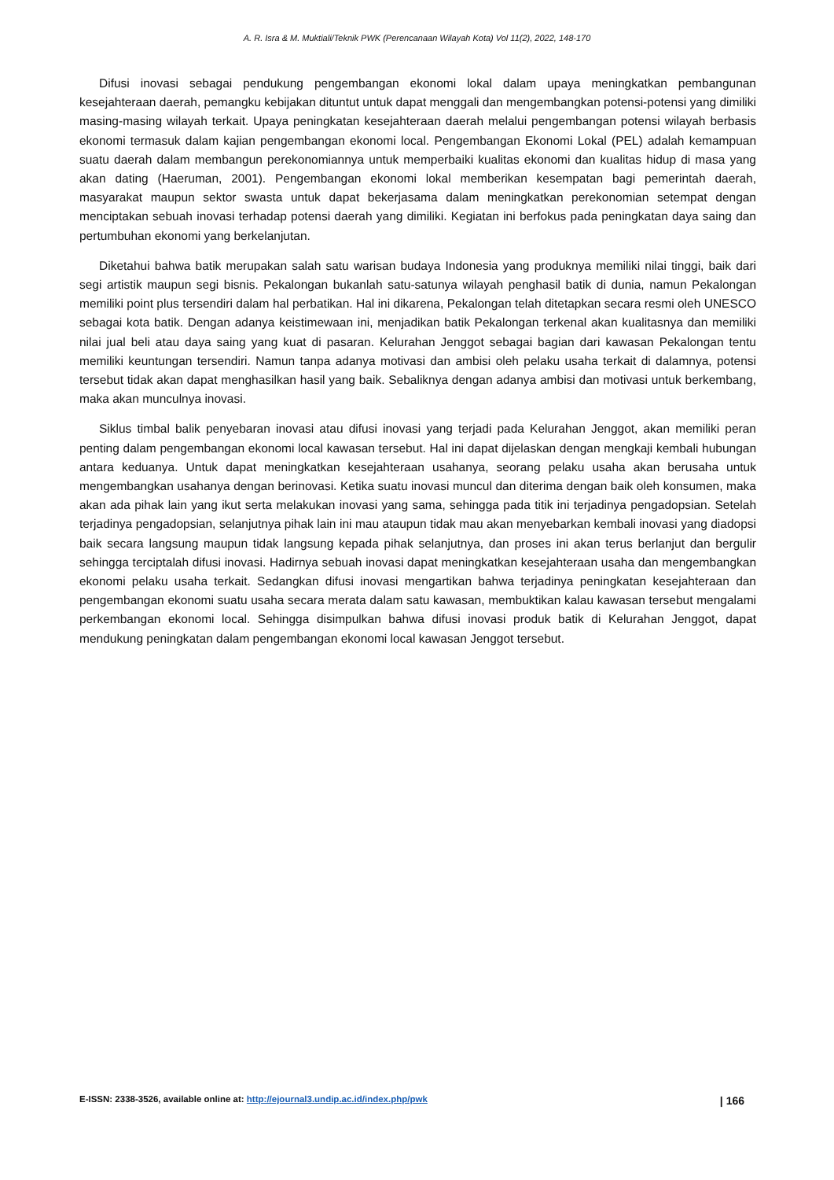A. R. Isra & M. Muktiali/Teknik PWK (Perencanaan Wilayah Kota) Vol 11(2), 2022, 148-170
Difusi inovasi sebagai pendukung pengembangan ekonomi lokal dalam upaya meningkatkan pembangunan kesejahteraan daerah, pemangku kebijakan dituntut untuk dapat menggali dan mengembangkan potensi-potensi yang dimiliki masing-masing wilayah terkait. Upaya peningkatan kesejahteraan daerah melalui pengembangan potensi wilayah berbasis ekonomi termasuk dalam kajian pengembangan ekonomi local. Pengembangan Ekonomi Lokal (PEL) adalah kemampuan suatu daerah dalam membangun perekonomiannya untuk memperbaiki kualitas ekonomi dan kualitas hidup di masa yang akan dating (Haeruman, 2001). Pengembangan ekonomi lokal memberikan kesempatan bagi pemerintah daerah, masyarakat maupun sektor swasta untuk dapat bekerjasama dalam meningkatkan perekonomian setempat dengan menciptakan sebuah inovasi terhadap potensi daerah yang dimiliki. Kegiatan ini berfokus pada peningkatan daya saing dan pertumbuhan ekonomi yang berkelanjutan.
Diketahui bahwa batik merupakan salah satu warisan budaya Indonesia yang produknya memiliki nilai tinggi, baik dari segi artistik maupun segi bisnis. Pekalongan bukanlah satu-satunya wilayah penghasil batik di dunia, namun Pekalongan memiliki point plus tersendiri dalam hal perbatikan. Hal ini dikarena, Pekalongan telah ditetapkan secara resmi oleh UNESCO sebagai kota batik. Dengan adanya keistimewaan ini, menjadikan batik Pekalongan terkenal akan kualitasnya dan memiliki nilai jual beli atau daya saing yang kuat di pasaran. Kelurahan Jenggot sebagai bagian dari kawasan Pekalongan tentu memiliki keuntungan tersendiri. Namun tanpa adanya motivasi dan ambisi oleh pelaku usaha terkait di dalamnya, potensi tersebut tidak akan dapat menghasilkan hasil yang baik. Sebaliknya dengan adanya ambisi dan motivasi untuk berkembang, maka akan munculnya inovasi.
Siklus timbal balik penyebaran inovasi atau difusi inovasi yang terjadi pada Kelurahan Jenggot, akan memiliki peran penting dalam pengembangan ekonomi local kawasan tersebut. Hal ini dapat dijelaskan dengan mengkaji kembali hubungan antara keduanya. Untuk dapat meningkatkan kesejahteraan usahanya, seorang pelaku usaha akan berusaha untuk mengembangkan usahanya dengan berinovasi. Ketika suatu inovasi muncul dan diterima dengan baik oleh konsumen, maka akan ada pihak lain yang ikut serta melakukan inovasi yang sama, sehingga pada titik ini terjadinya pengadopsian. Setelah terjadinya pengadopsian, selanjutnya pihak lain ini mau ataupun tidak mau akan menyebarkan kembali inovasi yang diadopsi baik secara langsung maupun tidak langsung kepada pihak selanjutnya, dan proses ini akan terus berlanjut dan bergulir sehingga terciptalah difusi inovasi. Hadirnya sebuah inovasi dapat meningkatkan kesejahteraan usaha dan mengembangkan ekonomi pelaku usaha terkait. Sedangkan difusi inovasi mengartikan bahwa terjadinya peningkatan kesejahteraan dan pengembangan ekonomi suatu usaha secara merata dalam satu kawasan, membuktikan kalau kawasan tersebut mengalami perkembangan ekonomi local. Sehingga disimpulkan bahwa difusi inovasi produk batik di Kelurahan Jenggot, dapat mendukung peningkatan dalam pengembangan ekonomi local kawasan Jenggot tersebut.
E-ISSN: 2338-3526, available online at: http://ejournal3.undip.ac.id/index.php/pwk | 166